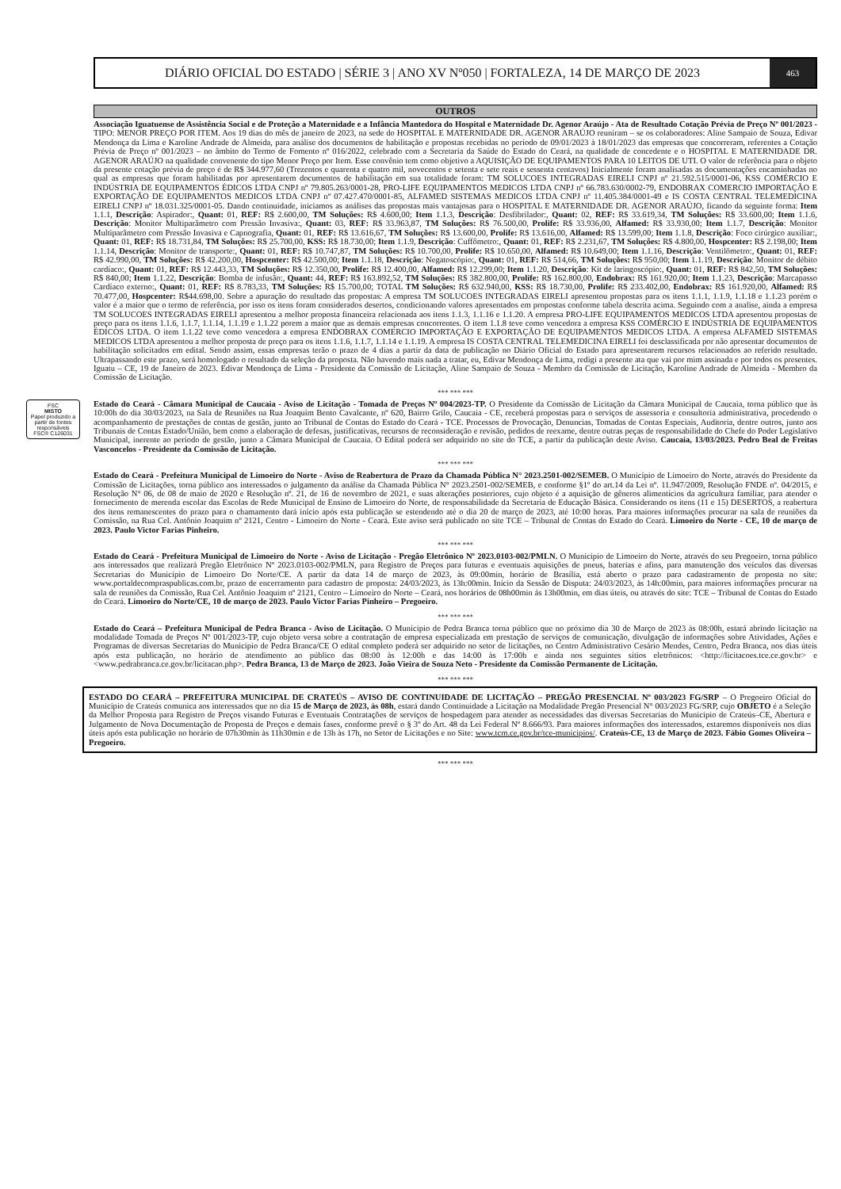DIÁRIO OFICIAL DO ESTADO | SÉRIE 3 | ANO XV Nº050 | FORTALEZA, 14 DE MARÇO DE 2023
463
OUTROS
Associação Iguatuense de Assistência Social e de Proteção a Maternidade e a Infância Mantedora do Hospital e Maternidade Dr. Agenor Araújo - Ata de Resultado Cotação Prévia de Preço Nº 001/2023 - TIPO: MENOR PREÇO POR ITEM. Aos 19 dias do mês de janeiro de 2023, na sede do HOSPITAL E MATERNIDADE DR. AGENOR ARAÚJO reuniram – se os colaboradores: Aline Sampaio de Souza, Edivar Mendonça da Lima e Karoline Andrade de Almeida, para análise dos documentos de habilitação e propostas recebidas no período de 09/01/2023 à 18/01/2023 das empresas que concorreram, referentes a Cotação Prévia de Preço nº 001/2023 – no âmbito do Termo de Fomento nº 016/2022, celebrado com a Secretaria da Saúde do Estado do Ceará, na qualidade de concedente e o HOSPITAL E MATERNIDADE DR. AGENOR ARAÚJO na qualidade convenente do tipo Menor Preço por Item. Esse convênio tem como objetivo a AQUISIÇÃO DE EQUIPAMENTOS PARA 10 LEITOS DE UTI. O valor de referência para o objeto da presente cotação prévia de preço é de R$ 344.977,60 (Trezentos e quarenta e quatro mil, novecentos e setenta e sete reais e sessenta centavos) Inicialmente foram analisadas as documentações encaminhadas no qual as empresas que foram habilitadas por apresentarem documentos de habilitação em sua totalidade foram: TM SOLUCOES INTEGRADAS EIRELI CNPJ nº 21.592.515/0001-06, KSS COMÉRCIO E INDÚSTRIA DE EQUIPAMENTOS ÉDICOS LTDA CNPJ nº 79.805.263/0001-28, PRO-LIFE EQUIPAMENTOS MEDICOS LTDA CNPJ nº 66.783.630/0002-79, ENDOBRAX COMERCIO IMPORTAÇÃO E EXPORTAÇÃO DE EQUIPAMENTOS MEDICOS LTDA CNPJ nº 07.427.470/0001-85, ALFAMED SISTEMAS MEDICOS LTDA CNPJ nº 11.405.384/0001-49 e IS COSTA CENTRAL TELEMEDICINA EIRELI CNPJ nº 18.031.325/0001-05. Dando continuidade, iniciamos as análises das propostas mais vantajosas para o HOSPITAL E MATERNIDADE DR. AGENOR ARAÚJO, ficando da seguinte forma: Item 1.1.1, Descrição: Aspirador:, Quant: 01, REF: R$ 2.600,00, TM Soluções: R$ 4.600,00; Item 1.1.3, Descrição: Desfibrilador:, Quant: 02, REF: R$ 33.619,34, TM Soluções: R$ 33.600,00; Item 1.1.6, Descrição: Monitor Multiparâmetro com Pressão Invasiva:, Quant: 03, REF: R$ 33.963,87, TM Soluções: R$ 76.500,00, Prolife: R$ 33.936,00, Alfamed: R$ 33.930,00; Item 1.1.7, Descrição: Monitor Multiparâmetro com Pressão Invasiva e Capnografia, Quant: 01, REF: R$ 13.616,67, TM Soluções: R$ 13.600,00, Prolife: R$ 13.616,00, Alfamed: R$ 13.599,00; Item 1.1.8, Descrição: Foco cirúrgico auxiliar:, Quant: 01, REF: R$ 18.731,84, TM Soluções: R$ 25.700,00, KSS: R$ 18.730,00; Item 1.1.9, Descrição: Cuffômetro:, Quant: 01, REF: R$ 2.231,67, TM Soluções: R$ 4.800,00, Hospcenter: R$ 2.198,00; Item 1.1.14, Descrição: Monitor de transporte:, Quant: 01, REF: R$ 10.747,87, TM Soluções: R$ 10.700,00, Prolife: R$ 10.650,00, Alfamed: R$ 10.649,00; Item 1.1.16, Descrição: Ventilômetro:, Quant: 01, REF: R$ 42.990,00, TM Soluções: R$ 42.200,00, Hospcenter: R$ 42.500,00; Item 1.1.18, Descrição: Negatoscópio:, Quant: 01, REF: R$ 514,66, TM Soluções: R$ 950,00; Item 1.1.19, Descrição: Monitor de débito cardíaco:, Quant: 01, REF: R$ 12.443,33, TM Soluções: R$ 12.350,00, Prolife: R$ 12.400,00, Alfamed: R$ 12.299,00; Item 1.1.20, Descrição: Kit de laringoscópio:, Quant: 01, REF: R$ 842,50, TM Soluções: R$ 840,00; Item 1.1.22, Descrição: Bomba de infusão:, Quant: 44, REF: R$ 163.892,52, TM Soluções: R$ 382.800,00, Prolife: R$ 162.800,00, Endobrax: R$ 161.920,00; Item 1.1.23, Descrição: Marcapasso Cardíaco externo:, Quant: 01, REF: R$ 8.783,33, TM Soluções: R$ 15.700,00; TOTAL TM Soluções: R$ 632.940,00, KSS: R$ 18.730,00, Prolife: R$ 233.402,00, Endobrax: R$ 161.920,00, Alfamed: R$ 70.477,00, Hospcenter: R$44.698,00. Sobre a apuração do resultado das propostas: A empresa TM SOLUCOES INTEGRADAS EIRELI apresentou propostas para os itens 1.1.1, 1.1.9, 1.1.18 e 1.1.23 porém o valor é a maior que o termo de referência, por isso os itens foram considerados desertos, condicionando valores apresentados em propostas conforme tabela descrita acima. Seguindo com a analise, ainda a empresa TM SOLUCOES INTEGRADAS EIRELI apresentou a melhor proposta financeira relacionada aos itens 1.1.3, 1.1.16 e 1.1.20. A empresa PRO-LIFE EQUIPAMENTOS MEDICOS LTDA apresentou propostas de preço para os itens 1.1.6, 1.1.7, 1.1.14, 1.1.19 e 1.1.22 porem a maior que as demais empresas concorrentes. O item 1.1.8 teve como vencedora a empresa KSS COMÉRCIO E INDÚSTRIA DE EQUIPAMENTOS ÉDICOS LTDA. O item 1.1.22 teve como vencedora a empresa ENDOBRAX COMERCIO IMPORTAÇÃO E EXPORTAÇÃO DE EQUIPAMENTOS MEDICOS LTDA. A empresa ALFAMED SISTEMAS MEDICOS LTDA apresentou a melhor proposta de preço para os itens 1.1.6, 1.1.7, 1.1.14 e 1.1.19. A empresa IS COSTA CENTRAL TELEMEDICINA EIRELI foi desclassificada por não apresentar documentos de habilitação solicitados em edital. Sendo assim, essas empresas terão o prazo de 4 dias a partir da data de publicação no Diário Oficial do Estado para apresentarem recursos relacionados ao referido resultado. Ultrapassando este prazo, será homologado o resultado da seleção da proposta. Não havendo mais nada a tratar, eu, Edivar Mendonça de Lima, redigi a presente ata que vai por mim assinada e por todos os presentes. Iguatu – CE, 19 de Janeiro de 2023. Edivar Mendonça de Lima - Presidente da Comissão de Licitação, Aline Sampaio de Souza - Membro da Comissão de Licitação, Karoline Andrade de Almeida - Membro da Comissão de Licitação.
*** *** ***
FSC
MISTO
Papel produzido a partir de fontes responsáveis
FSC® C126031
Estado do Ceará - Câmara Municipal de Caucaia - Aviso de Licitação - Tomada de Preços Nº 004/2023-TP. O Presidente da Comissão de Licitação da Câmara Municipal de Caucaia, torna público que às 10:00h do dia 30/03/2023, na Sala de Reuniões na Rua Joaquim Bento Cavalcante, nº 620, Bairro Grilo, Caucaia - CE, receberá propostas para o serviços de assessoria e consultoria administrativa, procedendo o acompanhamento de prestações de contas de gestão, junto ao Tribunal de Contas do Estado do Ceará - TCE. Processos de Provocação, Denuncias, Tomadas de Contas Especiais, Auditoria, dentre outros, junto aos Tribunais de Contas Estado/União, bem como a elaboração de defesas, justificativas, recursos de reconsideração e revisão, pedidos de reexame, dentre outras peças de responsabilidade do Chefe do Poder Legislativo Municipal, inerente ao período de gestão, junto a Câmara Municipal de Caucaia. O Edital poderá ser adquirido no site do TCE, a partir da publicação deste Aviso. Caucaia, 13/03/2023. Pedro Beal de Freitas Vasconcelos - Presidente da Comissão de Licitação.
*** *** ***
Estado do Ceará - Prefeitura Municipal de Limoeiro do Norte - Aviso de Reabertura de Prazo da Chamada Pública N° 2023.2501-002/SEMEB. O Município de Limoeiro do Norte, através do Presidente da Comissão de Licitações, torna público aos interessados o julgamento da análise da Chamada Pública N° 2023.2501-002/SEMEB, e conforme §1º do art.14 da Lei nº. 11.947/2009, Resolução FNDE nº. 04/2015, e Resolução N° 06, de 08 de maio de 2020 e Resolução nº. 21, de 16 de novembro de 2021, e suas alterações posteriores, cujo objeto é a aquisição de gêneros alimentícios da agricultura familiar, para atender o fornecimento de merenda escolar das Escolas de Rede Municipal de Ensino de Limoeiro do Norte, de responsabilidade da Secretaria de Educação Básica. Considerando os itens (11 e 15) DESERTOS, a reabertura dos itens remanescentes do prazo para o chamamento dará início após esta publicação se estendendo até o dia 20 de março de 2023, até 10:00 horas. Para maiores informações procurar na sala de reuniões da Comissão, na Rua Cel. Antônio Joaquim nº 2121, Centro - Limoeiro do Norte - Ceará. Este aviso será publicado no site TCE – Tribunal de Contas do Estado do Ceará. Limoeiro do Norte - CE, 10 de março de 2023. Paulo Victor Farias Pinheiro.
*** *** ***
Estado do Ceará - Prefeitura Municipal de Limoeiro do Norte - Aviso de Licitação - Pregão Eletrônico Nº 2023.0103-002/PMLN. O Município de Limoeiro do Norte, através do seu Pregoeiro, torna público aos interessados que realizará Pregão Eletrônico Nº 2023.0103-002/PMLN, para Registro de Preços para futuras e eventuais aquisições de pneus, baterias e afins, para manutenção dos veículos das diversas Secretarias do Município de Limoeiro Do Norte/CE. A partir da data 14 de março de 2023, às 09:00min, horário de Brasília, está aberto o prazo para cadastramento de proposta no site: www.portaldecompraspublicas.com.br, prazo de encerramento para cadastro de proposta: 24/03/2023, ás 13h:00min. Início da Sessão de Disputa: 24/03/2023, ás 14h:00min, para maiores informações procurar na sala de reuniões da Comissão, Rua Cel. Antônio Joaquim nº 2121, Centro – Limoeiro do Norte – Ceará, nos horários de 08h00min ás 13h00min, em dias úteis, ou através do site: TCE – Tribunal de Contas do Estado do Ceará. Limoeiro do Norte/CE, 10 de março de 2023. Paulo Victor Farias Pinheiro – Pregoeiro.
*** *** ***
Estado do Ceará – Prefeitura Municipal de Pedra Branca - Aviso de Licitação. O Munícipio de Pedra Branca torna público que no próximo dia 30 de Março de 2023 às 08:00h, estará abrindo licitação na modalidade Tomada de Preços Nº 001/2023-TP, cujo objeto versa sobre a contratação de empresa especializada em prestação de serviços de comunicação, divulgação de informações sobre Atividades, Ações e Programas de diversas Secretarias do Município de Pedra Branca/CE O edital completo poderá ser adquirido no setor de licitações, no Centro Administrativo Cesário Mendes, Centro, Pedra Branca, nos dias úteis após esta publicação, no horário de atendimento ao público das 08:00 às 12:00h e das 14:00 às 17:00h e ainda nos seguintes sítios eletrônicos: <http://licitacoes.tce.ce.gov.br> e <www.pedrabranca.ce.gov.br/licitacao.php>. Pedra Branca, 13 de Março de 2023. João Vieira de Souza Neto - Presidente da Comissão Permanente de Licitação.
*** *** ***
ESTADO DO CEARÁ – PREFEITURA MUNICIPAL DE CRATEÚS – AVISO DE CONTINUIDADE DE LICITAÇÃO – PREGÃO PRESENCIAL Nº 003/2023 FG/SRP – O Pregoeiro Oficial do Município de Crateús comunica aos interessados que no dia 15 de Março de 2023, às 08h, estará dando Continuidade a Licitação na Modalidade Pregão Presencial N° 003/2023 FG/SRP, cujo OBJETO é a Seleção da Melhor Proposta para Registro de Preços visando Futuras e Eventuais Contratações de serviços de hospedagem para atender as necessidades das diversas Secretarias do Município de Crateús–CE, Abertura e Julgamento de Nova Documentação de Proposta de Preços e demais fases, conforme prevê o § 3º do Art. 48 da Lei Federal Nº 8.666/93. Para maiores informações dos interessados, estaremos disponíveis nos dias úteis após esta publicação no horário de 07h30min às 11h30min e de 13h às 17h, no Setor de Licitações e no Site: www.tcm.ce.gov.br/tce-municipios/. Crateús-CE, 13 de Março de 2023. Fábio Gomes Oliveira – Pregoeiro.
*** *** ***